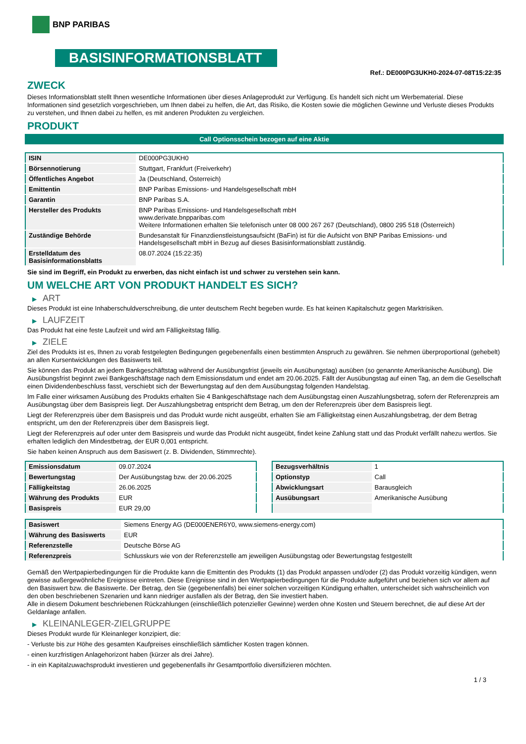BNP PARIBAS
BASISINFORMATIONSBLATT
Ref.: DE000PG3UKH0-2024-07-08T15:22:35
ZWECK
Dieses Informationsblatt stellt Ihnen wesentliche Informationen über dieses Anlageprodukt zur Verfügung. Es handelt sich nicht um Werbematerial. Diese Informationen sind gesetzlich vorgeschrieben, um Ihnen dabei zu helfen, die Art, das Risiko, die Kosten sowie die möglichen Gewinne und Verluste dieses Produkts zu verstehen, und Ihnen dabei zu helfen, es mit anderen Produkten zu vergleichen.
PRODUKT
Call Optionsschein bezogen auf eine Aktie
| ISIN | DE000PG3UKH0 |
| Börsennotierung | Stuttgart, Frankfurt (Freiverkehr) |
| Öffentliches Angebot | Ja (Deutschland, Österreich) |
| Emittentin | BNP Paribas Emissions- und Handelsgesellschaft mbH |
| Garantin | BNP Paribas S.A. |
| Hersteller des Produkts | BNP Paribas Emissions- und Handelsgesellschaft mbH www.derivate.bnpparibas.com Weitere Informationen erhalten Sie telefonisch unter 08 000 267 267 (Deutschland), 0800 295 518 (Österreich) |
| Zuständige Behörde | Bundesanstalt für Finanzdienstleistungsaufsicht (BaFin) ist für die Aufsicht von BNP Paribas Emissions- und Handelsgesellschaft mbH in Bezug auf dieses Basisinformationsblatt zuständig. |
| Erstelldatum des Basisinformationsblatts | 08.07.2024 (15:22:35) |
Sie sind im Begriff, ein Produkt zu erwerben, das nicht einfach ist und schwer zu verstehen sein kann.
UM WELCHE ART VON PRODUKT HANDELT ES SICH?
▶ ART
Dieses Produkt ist eine Inhaberschuldverschreibung, die unter deutschem Recht begeben wurde. Es hat keinen Kapitalschutz gegen Marktrisiken.
▶ LAUFZEIT
Das Produkt hat eine feste Laufzeit und wird am Fälligkeitstag fällig.
▶ ZIELE
Ziel des Produkts ist es, Ihnen zu vorab festgelegten Bedingungen gegebenenfalls einen bestimmten Anspruch zu gewähren. Sie nehmen überproportional (gehebelt) an allen Kursentwicklungen des Basiswerts teil.
Sie können das Produkt an jedem Bankgeschäftstag während der Ausübungsfrist (jeweils ein Ausübungstag) ausüben (so genannte Amerikanische Ausübung). Die Ausübungsfrist beginnt zwei Bankgeschäftstage nach dem Emissionsdatum und endet am 20.06.2025. Fällt der Ausübungstag auf einen Tag, an dem die Gesellschaft einen Dividendenbeschluss fasst, verschiebt sich der Bewertungstag auf den dem Ausübungstag folgenden Handelstag.
Im Falle einer wirksamen Ausübung des Produkts erhalten Sie 4 Bankgeschäftstage nach dem Ausübungstag einen Auszahlungsbetrag, sofern der Referenzpreis am Ausübungstag über dem Basispreis liegt. Der Auszahlungsbetrag entspricht dem Betrag, um den der Referenzpreis über dem Basispreis liegt.
Liegt der Referenzpreis über dem Basispreis und das Produkt wurde nicht ausgeübt, erhalten Sie am Fälligkeitstag einen Auszahlungsbetrag, der dem Betrag entspricht, um den der Referenzpreis über dem Basispreis liegt.
Liegt der Referenzpreis auf oder unter dem Basispreis und wurde das Produkt nicht ausgeübt, findet keine Zahlung statt und das Produkt verfällt nahezu wertlos. Sie erhalten lediglich den Mindestbetrag, der EUR 0,001 entspricht.
Sie haben keinen Anspruch aus dem Basiswert (z. B. Dividenden, Stimmrechte).
| Emissionsdatum | 09.07.2024 |
| Bewertungstag | Der Ausübungstag bzw. der 20.06.2025 |
| Fälligkeitstag | 26.06.2025 |
| Währung des Produkts | EUR |
| Basispreis | EUR 29,00 |
| Bezugsverhältnis | 1 |
| Optionstyp | Call |
| Abwicklungsart | Barausgleich |
| Ausübungsart | Amerikanische Ausübung |
| Basiswert | Siemens Energy AG (DE000ENER6Y0, www.siemens-energy.com) |
| Währung des Basiswerts | EUR |
| Referenzstelle | Deutsche Börse AG |
| Referenzpreis | Schlusskurs wie von der Referenzstelle am jeweiligen Ausübungstag oder Bewertungstag festgestellt |
Gemäß den Wertpapierbedingungen für die Produkte kann die Emittentin des Produkts (1) das Produkt anpassen und/oder (2) das Produkt vorzeitig kündigen, wenn gewisse außergewöhnliche Ereignisse eintreten. Diese Ereignisse sind in den Wertpapierbedingungen für die Produkte aufgeführt und beziehen sich vor allem auf den Basiswert bzw. die Basiswerte. Der Betrag, den Sie (gegebenenfalls) bei einer solchen vorzeitigen Kündigung erhalten, unterscheidet sich wahrscheinlich von den oben beschriebenen Szenarien und kann niedriger ausfallen als der Betrag, den Sie investiert haben.
Alle in diesem Dokument beschriebenen Rückzahlungen (einschließlich potenzieller Gewinne) werden ohne Kosten und Steuern berechnet, die auf diese Art der Geldanlage anfallen.
▶ KLEINANLEGER-ZIELGRUPPE
Dieses Produkt wurde für Kleinanleger konzipiert, die:
- Verluste bis zur Höhe des gesamten Kaufpreises einschließlich sämtlicher Kosten tragen können.
- einen kurzfristigen Anlagehorizont haben (kürzer als drei Jahre).
- in ein Kapitalzuwachsprodukt investieren und gegebenenfalls ihr Gesamtportfolio diversifizieren möchten.
1 / 3